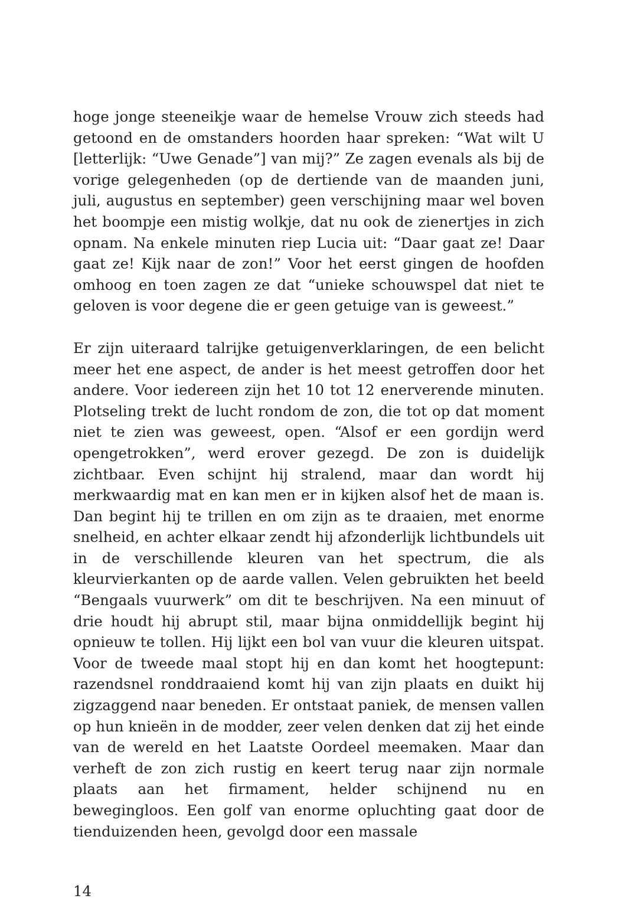hoge jonge steeneikje waar de hemelse Vrouw zich steeds had getoond en de omstanders hoorden haar spreken: “Wat wilt U [letterlijk: “Uwe Genade”] van mij?” Ze zagen evenals als bij de vorige gelegenheden (op de dertiende van de maanden juni, juli, augustus en september) geen verschijning maar wel boven het boompje een mistig wolkje, dat nu ook de zienertjes in zich opnam. Na enkele minuten riep Lucia uit: “Daar gaat ze! Daar gaat ze! Kijk naar de zon!” Voor het eerst gingen de hoofden omhoog en toen zagen ze dat “unieke schouwspel dat niet te geloven is voor degene die er geen getuige van is geweest.”
Er zijn uiteraard talrijke getuigenverklaringen, de een belicht meer het ene aspect, de ander is het meest getroffen door het andere. Voor iedereen zijn het 10 tot 12 enerverende minuten. Plotseling trekt de lucht rondom de zon, die tot op dat moment niet te zien was geweest, open. “Alsof er een gordijn werd opengetrokken”, werd erover gezegd. De zon is duidelijk zichtbaar. Even schijnt hij stralend, maar dan wordt hij merkwaardig mat en kan men er in kijken alsof het de maan is. Dan begint hij te trillen en om zijn as te draaien, met enorme snelheid, en achter elkaar zendt hij afzonderlijk lichtbundels uit in de verschillende kleuren van het spectrum, die als kleurvierkanten op de aarde vallen. Velen gebruikten het beeld “Bengaals vuurwerk” om dit te beschrijven. Na een minuut of drie houdt hij abrupt stil, maar bijna onmiddellijk begint hij opnieuw te tollen. Hij lijkt een bol van vuur die kleuren uitspat. Voor de tweede maal stopt hij en dan komt het hoogtepunt: razendsnel ronddraaiend komt hij van zijn plaats en duikt hij zigzaggend naar beneden. Er ontstaat paniek, de mensen vallen op hun knieën in de modder, zeer velen denken dat zij het einde van de wereld en het Laatste Oordeel meemaken. Maar dan verheft de zon zich rustig en keert terug naar zijn normale plaats aan het firmament, helder schijnend nu en bewegingloos. Een golf van enorme opluchting gaat door de tienduizenden heen, gevolgd door een massale
14